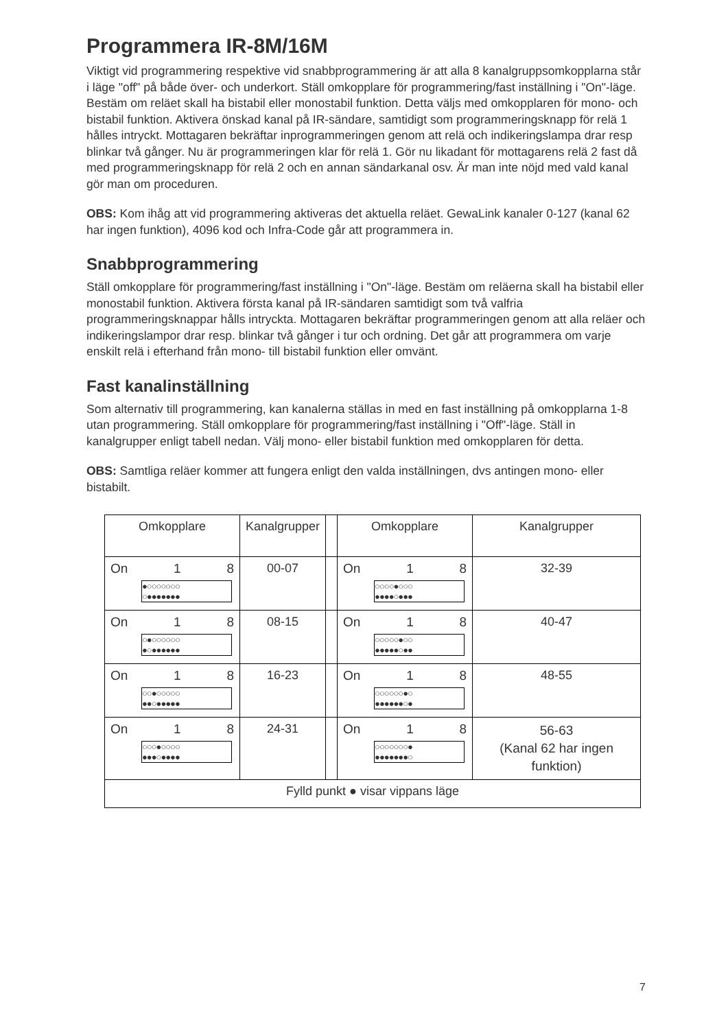Programmera IR-8M/16M
Viktigt vid programmering respektive vid snabbprogrammering är att alla 8 kanalgruppsomkopplarna står i läge "off" på både över- och underkort. Ställ omkopplare för programmering/fast inställning i "On"-läge. Bestäm om reläet skall ha bistabil eller monostabil funktion. Detta väljs med omkopplaren för mono- och bistabil funktion. Aktivera önskad kanal på IR-sändare, samtidigt som programmeringsknapp för relä 1 hålles intryckt. Mottagaren bekräftar inprogrammeringen genom att relä och indikeringslampa drar resp blinkar två gånger. Nu är programmeringen klar för relä 1. Gör nu likadant för mottagarens relä 2 fast då med programmeringsknapp för relä 2 och en annan sändarkanal osv. Är man inte nöjd med vald kanal gör man om proceduren.
OBS: Kom ihåg att vid programmering aktiveras det aktuella reläet. GewaLink kanaler 0-127 (kanal 62 har ingen funktion), 4096 kod och Infra-Code går att programmera in.
Snabbprogrammering
Ställ omkopplare för programmering/fast inställning i "On"-läge. Bestäm om reläerna skall ha bistabil eller monostabil funktion. Aktivera första kanal på IR-sändaren samtidigt som två valfria programmeringsknappar hålls intryckta. Mottagaren bekräftar programmeringen genom att alla reläer och indikeringslampor drar resp. blinkar två gånger i tur och ordning. Det går att programmera om varje enskilt relä i efterhand från mono- till bistabil funktion eller omvänt.
Fast kanalinställning
Som alternativ till programmering, kan kanalerna ställas in med en fast inställning på omkopplarna 1-8 utan programmering. Ställ omkopplare för programmering/fast inställning i "Off"-läge. Ställ in kanalgrupper enligt tabell nedan. Välj mono- eller bistabil funktion med omkopplaren för detta.
OBS: Samtliga reläer kommer att fungera enligt den valda inställningen, dvs antingen mono- eller bistabilt.
| Omkopplare | Kanalgrupper | | Omkopplare | Kanalgrupper |
| On 1 8 ●○○○○○○○ ○●●●●●●● | 00-07 | | On 1 8 ○○○○●○○○ ●●●●○●●● | 32-39 |
| On 1 8 ○●○○○○○○ ●○●●●●●● | 08-15 | | On 1 8 ○○○○○●○○ ●●●●●○●● | 40-47 |
| On 1 8 ○○●○○○○○ ●●○●●●●● | 16-23 | | On 1 8 ○○○○○○●○ ●●●●●●○● | 48-55 |
| On 1 8 ○○○●○○○○ ●●●○●●●● | 24-31 | | On 1 8 ○○○○○○○● ●●●●●●●○ | 56-63 (Kanal 62 har ingen funktion) |
| Fylld punkt ● visar vippans läge | | | | |
7